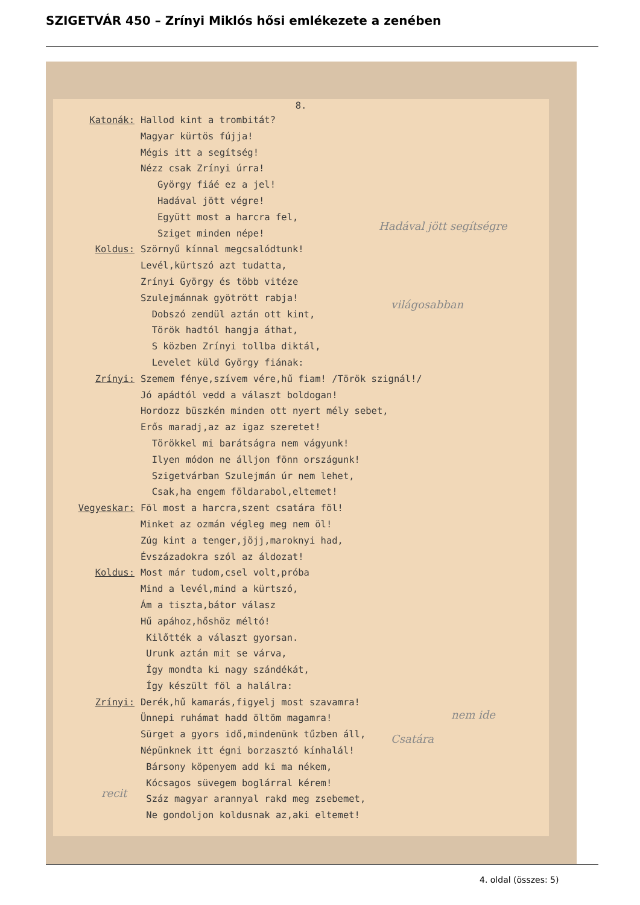SZIGETVÁR 450 – Zrínyi Miklós hősi emlékezete a zenében
8.
Katonák: Hallod kint a trombitát?
Magyar kürtös fújja!
Mégis itt a segítség!
Nézz csak Zrínyi úrra!
György fiáé ez a jel!
Hadával jött végre!
Együtt most a harcra fel,
Sziget minden népe!
Koldus: Szörnyű kínnal megcsalódtunk!
Levél,kürtszó azt tudatta,
Zrínyi György és több vitéze
Szulejmánnak gyötrött rabja!
Dobszó zendül aztán ott kint,
Török hadtól hangja áthat,
S közben Zrínyi tollba diktál,
Levelet küld György fiának:
Zrínyi: Szemem fénye,szívem vére,hű fiam! /Török szignál!/
Jó apádtól vedd a választ boldogan!
Hordozz büszkén minden ott nyert mély sebet,
Erős maradj,az az igaz szeretet!
Törökkel mi barátságra nem vágyunk!
Ilyen módon ne álljon fönn országunk!
Szigetvárban Szulejmán úr nem lehet,
Csak,ha engem földarabol,eltemet!
Vegyeskar: Föl most a harcra,szent csatára föl!
Minket az ozmán végleg meg nem öl!
Zúg kint a tenger,jöjj,maroknyi had,
Évszázadokra szól az áldozat!
Koldus: Most már tudom,csel volt,próba
Mind a levél,mind a kürtszó,
Ám a tiszta,bátor válasz
Hű apához,hőshöz méltó!
Kilőtték a választ gyorsan.
Urunk aztán mit se várva,
Így mondta ki nagy szándékát,
Így készült föl a halálra:
Zrínyi: Derék,hű kamarás,figyelj most szavamra!
Ünnepi ruhámat hadd öltöm magamra!
Sürget a gyors idő,mindenünk tűzben áll,
Népünknek itt égni borzasztó kínhalál!
Bársony köpenyem add ki ma nékem,
Kócsagos süvegem boglárral kérem!
Száz magyar arannyal rakd meg zsebemet,
Ne gondoljon koldusnak az,aki eltemet!
Hadával jött segítségre
világosabban
nem ide
Csatára
recit
4. oldal (összes: 5)